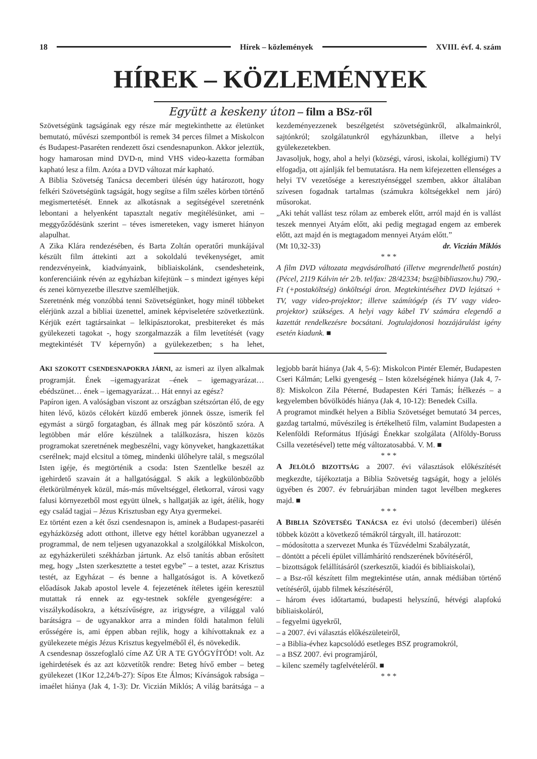18 Hírek – közlemények XVIII. évf. 4. szám
HÍREK – KÖZLEMÉNYEK
Együtt a keskeny úton – film a BSz-ről
Szövetségünk tagságának egy része már megtekinthette az életünket bemutató, művészi szempontból is remek 34 perces filmet a Miskolcon és Budapest-Pasaréten rendezett őszi csendesnapunkon. Akkor jeleztük, hogy hamarosan mind DVD-n, mind VHS video-kazetta formában kapható lesz a film. Azóta a DVD változat már kapható.
A Biblia Szövetség Tanácsa decemberi ülésén úgy határozott, hogy felkéri Szövetségünk tagságát, hogy segítse a film széles körben történő megismertetését. Ennek az alkotásnak a segítségével szeretnénk lebontani a helyenként tapasztalt negatív megítélésünket, ami – meggyőződésünk szerint – téves ismereteken, vagy ismeret hiányon alapulhat.
A Zika Klára rendezésében, és Barta Zoltán operatőri munkájával készült film áttekinti azt a sokoldalú tevékenységet, amit rendezvényeink, kiadványaink, bibliaiskolánk, csendesheteink, konferenciáink révén az egyházban kifejtünk – s mindezt igényes képi és zenei környezetbe illesztve szemlélhetjük.
Szeretnénk még vonzóbbá tenni Szövetségünket, hogy minél többeket elérjünk azzal a bibliai üzenettel, aminek képviseletére szövetkeztünk. Kérjük ezért tagtársainkat – lelkipásztorokat, presbitereket és más gyülekezeti tagokat -, hogy szorgalmazzák a film levetítését (vagy megtekintését TV képernyőn) a gyülekezetben; s ha lehet, kezdeményezzenek beszélgetést szövetségünkről, alkalmainkról, sajtónkról; szolgálatunkról egyházunkban, illetve a helyi gyülekezetekben.
Javasoljuk, hogy, ahol a helyi (községi, városi, iskolai, kollégiumi) TV elfogadja, ott ajánlják fel bemutatásra. Ha nem kifejezetten ellenséges a helyi TV vezetősége a keresztyénséggel szemben, akkor általában szívesen fogadnak tartalmas (számukra költségekkel nem járó) műsorokat.
„Aki tehát vallást tesz rólam az emberek előtt, arról majd én is vallást teszek mennyei Atyám előtt, aki pedig megtagad engem az emberek előtt, azt majd én is megtagadom mennyei Atyám előtt.”
(Mt 10,32-33) dr. Viczián Miklós
* * *
A film DVD változata megvásárolható (illetve megrendelhető postán) (Pécel, 2119 Kálvin tér 2/b. tel/fax: 28/42334; bsz@bibliaszov.hu) 790,- Ft (+postaköltség) önköltségi áron. Megtekintéséhez DVD lejátszó + TV, vagy video-projektor; illetve számítógép (és TV vagy video-projektor) szükséges. A helyi vagy kábel TV számára elegendő a kazettát rendelkezésre bocsátani. Jogtulajdonosi hozzájárulást igény esetén kiadunk. ■
AKI SZOKOTT CSENDESNAPOKRA JÁRNI, az ismeri az ilyen alkalmak programját. Ének –igemagyarázat –ének – igemagyarázat… ebédszünet… ének – igemagyarázat… Hát ennyi az egész?
Papíron igen. A valóságban viszont az országban szétszórtan élő, de egy hiten lévő, közös célokért küzdő emberek jönnek össze, ismerik fel egymást a sürgő forgatagban, és állnak meg pár köszöntő szóra. A legtöbben már előre készülnek a találkozásra, hiszen közös programokat szeretnének megbeszélni, vagy könyveket, hangkazettákat cserélnek; majd elcsitul a tömeg, mindenki ülőhelyre talál, s megszólal Isten igéje, és megtörténik a csoda: Isten Szentlelke beszél az igehirdető szavain át a hallgatósággal. S akik a legkülönbözőbb életkörülmények közül, más-más műveltséggel, életkorral, városi vagy falusi környezetből most együtt ülnek, s hallgatják az igét, átélik, hogy egy család tagjai – Jézus Krisztusban egy Atya gyermekei.
Ez történt ezen a két őszi csendesnapon is, aminek a Budapest-pasaréti egyházközség adott otthont, illetve egy héttel korábban ugyanezzel a programmal, de nem teljesen ugyanazokkal a szolgálókkal Miskolcon, az egyházkerületi székházban jártunk. Az első tanítás abban erősített meg, hogy „Isten szerkesztette a testet egybe” – a testet, azaz Krisztus testét, az Egyházat – és benne a hallgatóságot is. A következő előadások Jakab apostol levele 4. fejezetének ítéletes igéin keresztül mutattak rá ennek az egy-testnek sokféle gyengeségére: a viszálykodásokra, a kétszívűségre, az irigységre, a világgal való barátságra – de ugyanakkor arra a minden földi hatalmon felüli erősségére is, ami éppen abban rejlik, hogy a kihívottaknak ez a gyülekezete mégis Jézus Krisztus kegyelméből él, és növekedik.
A csendesnap összefoglaló címe AZ ÚR A TE GYÓGYÍTÓD! volt. Az igehirdetések és az azt közvetítők rendre: Beteg hívő ember – beteg gyülekezet (1Kor 12,24/b-27): Sípos Ete Álmos; Kívánságok rabsága – imaélet hiánya (Jak 4, 1-3): Dr. Viczián Miklós; A világ barátsága – a legjobb barát hiánya (Jak 4, 5-6): Miskolcon Pintér Elemér, Budapesten Cseri Kálmán; Lelki gyengeség – Isten közelségének hiánya (Jak 4, 7-8): Miskolcon Zila Péterné, Budapesten Kéri Tamás; Ítélkezés – a kegyelemben bővölködés hiánya (Jak 4, 10-12): Benedek Csilla.
A programot mindkét helyen a Biblia Szövetséget bemutató 34 perces, gazdag tartalmú, művészileg is értékelhető film, valamint Budapesten a Kelenföldi Református Ifjúsági Énekkar szolgálata (Alföldy-Boruss Csilla vezetésével) tette még változatosabbá. V. M. ■
* * *
A J ELÖLŐ BIZOTTSÁG a 2007. évi választások előkészítését megkezdte, tájékoztatja a Biblia Szövetség tagságát, hogy a jelölés ügyében és 2007. év februárjában minden tagot levélben megkeres majd. ■
* * *
A B IBLIA SZÖVETSÉG TANÁCSA ez évi utolsó (decemberi) ülésén többek között a következő témákról tárgyalt, ill. határozott:
– módosította a szervezet Munka és Tűzvédelmi Szabályzatát,
– döntött a péceli épület villámhárító rendszerének bővítéséről,
– bizottságok felállításáról (szerkesztői, kiadói és bibliaiskolai),
– a Bsz-ről készített film megtekintése után, annak médiában történő vetítéséről, újabb filmek készítéséről,
– három éves időtartamú, budapesti helyszínű, hétvégi alapfokú bibliaiskoláról,
– fegyelmi ügyekről,
– a 2007. évi választás előkészületeiről,
– a Biblia-évhez kapcsolódó esetleges BSZ programokról,
– a BSZ 2007. évi programjáról,
– kilenc személy tagfelvételéről. ■
* * *